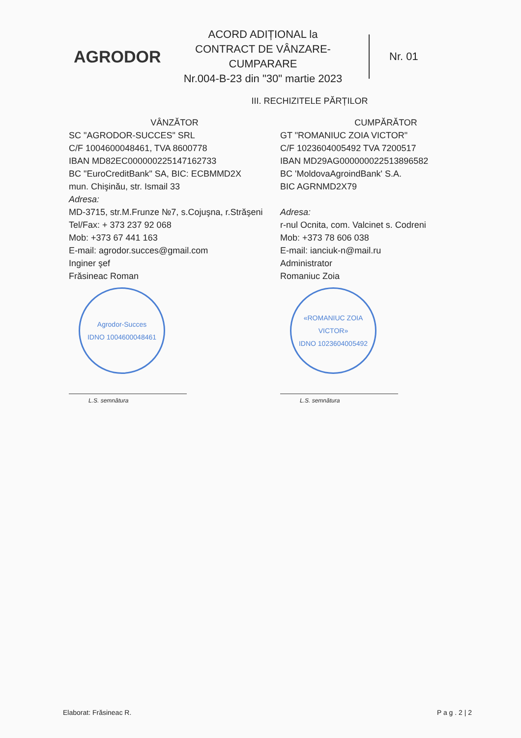AGRODOR
ACORD ADIȚIONAL la
CONTRACT DE VÂNZARE-CUMPARARE
Nr.004-B-23 din "30" martie 2023
Nr. 01
III. RECHIZITELE PĂRȚILOR
VÂNZĂTOR
SC "AGRODOR-SUCCES" SRL
C/F 1004600048461, TVA 8600778
IBAN MD82EC000000225147162733
BC "EuroCreditBank" SA, BIC: ECBMMD2X
mun. Chişinău, str. Ismail 33
Adresa:
MD-3715, str.M.Frunze №7, s.Cojuşna, r.Străşeni
Tel/Fax: + 373 237 92 068
Mob: +373 67 441 163
E-mail: agrodor.succes@gmail.com
Inginer şef
Frăsineac Roman
Agrodor-Succes
IDNO 1004600048461
L.S. semnătura
CUMPĂRĂTOR
GT "ROMANIUC ZOIA VICTOR"
C/F 1023604005492 TVA 7200517
IBAN MD29AG000000022513896582
BC 'MoldovaAgroindBank' S.A.
BIC AGRNMD2X79
Adresa:
r-nul Ocnita, com. Valcinet s. Codreni
Mob: +373 78 606 038
E-mail: ianciuk-n@mail.ru
Administrator
Romaniuc Zoia
«ROMANIUC ZOIA VICTOR»
IDNO 1023604005492
L.S. semnătura
Elaborat: Frăsineac R. P a g . 2 | 2